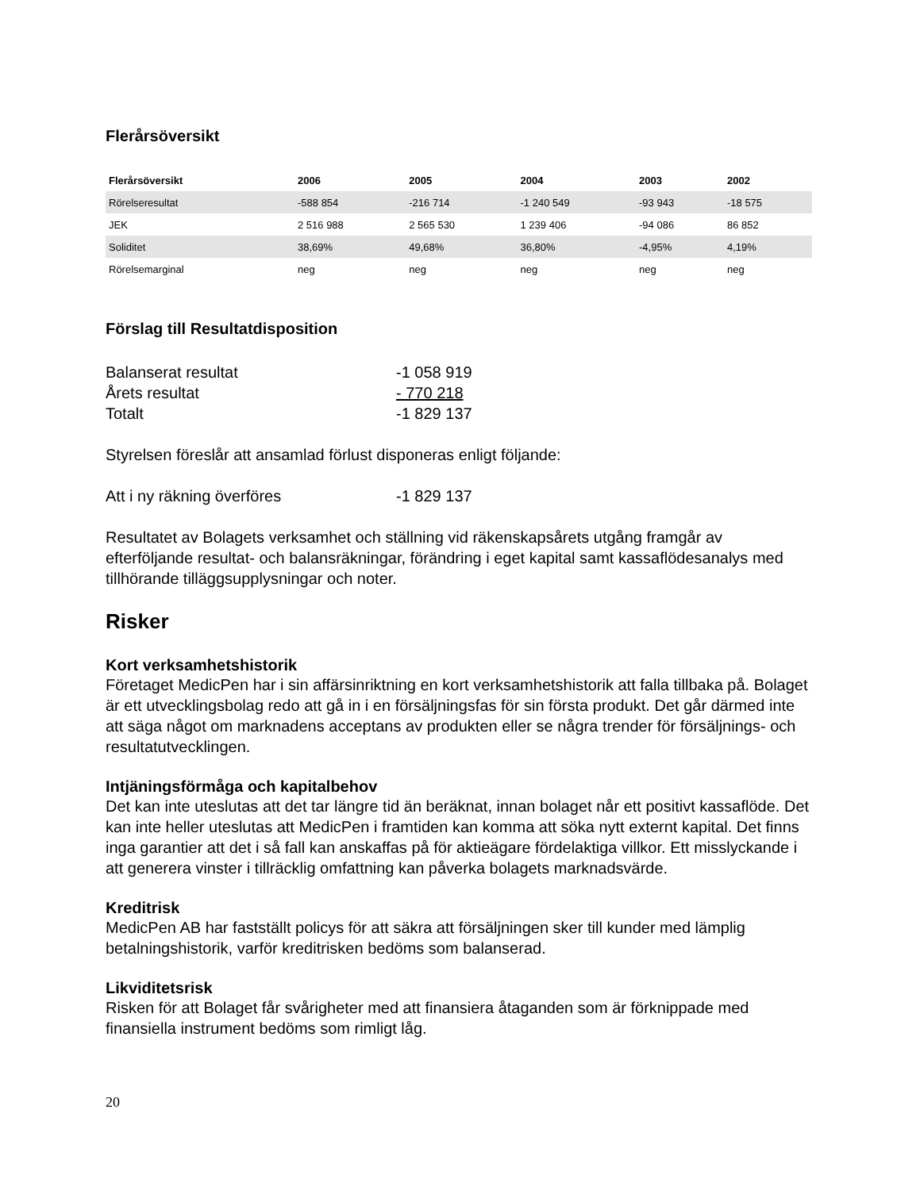Flerårsöversikt
| Flerårsöversikt | 2006 | 2005 | 2004 | 2003 | 2002 |
| --- | --- | --- | --- | --- | --- |
| Rörelseresultat | -588 854 | -216 714 | -1 240 549 | -93 943 | -18 575 |
| JEK | 2 516 988 | 2 565 530 | 1 239 406 | -94 086 | 86 852 |
| Soliditet | 38,69% | 49,68% | 36,80% | -4,95% | 4,19% |
| Rörelsemarginal | neg | neg | neg | neg | neg |
Förslag till Resultatdisposition
| Balanserat resultat | -1 058 919 |
| Årets resultat | - 770 218 |
| Totalt | -1 829 137 |
Styrelsen föreslår att ansamlad förlust disponeras enligt följande:
| Att i ny räkning överföres | -1 829 137 |
Resultatet av Bolagets verksamhet och ställning vid räkenskapsårets utgång framgår av efterföljande resultat- och balansräkningar, förändring i eget kapital samt kassaflödesanalys med tillhörande tilläggsupplysningar och noter.
Risker
Kort verksamhetshistorik
Företaget MedicPen har i sin affärsinriktning en kort verksamhetshistorik att falla tillbaka på. Bolaget är ett utvecklingsbolag redo att gå in i en försäljningsfas för sin första produkt. Det går därmed inte att säga något om marknadens acceptans av produkten eller se några trender för försäljnings- och resultatutvecklingen.
Intjäningsförmåga och kapitalbehov
Det kan inte uteslutas att det tar längre tid än beräknat, innan bolaget når ett positivt kassaflöde. Det kan inte heller uteslutas att MedicPen i framtiden kan komma att söka nytt externt kapital. Det finns inga garantier att det i så fall kan anskaffas på för aktieägare fördelaktiga villkor. Ett misslyckande i att generera vinster i tillräcklig omfattning kan påverka bolagets marknadsvärde.
Kreditrisk
MedicPen AB har fastställt policys för att säkra att försäljningen sker till kunder med lämplig betalningshistorik, varför kreditrisken bedöms som balanserad.
Likviditetsrisk
Risken för att Bolaget får svårigheter med att finansiera åtaganden som är förknippade med finansiella instrument bedöms som rimligt låg.
20